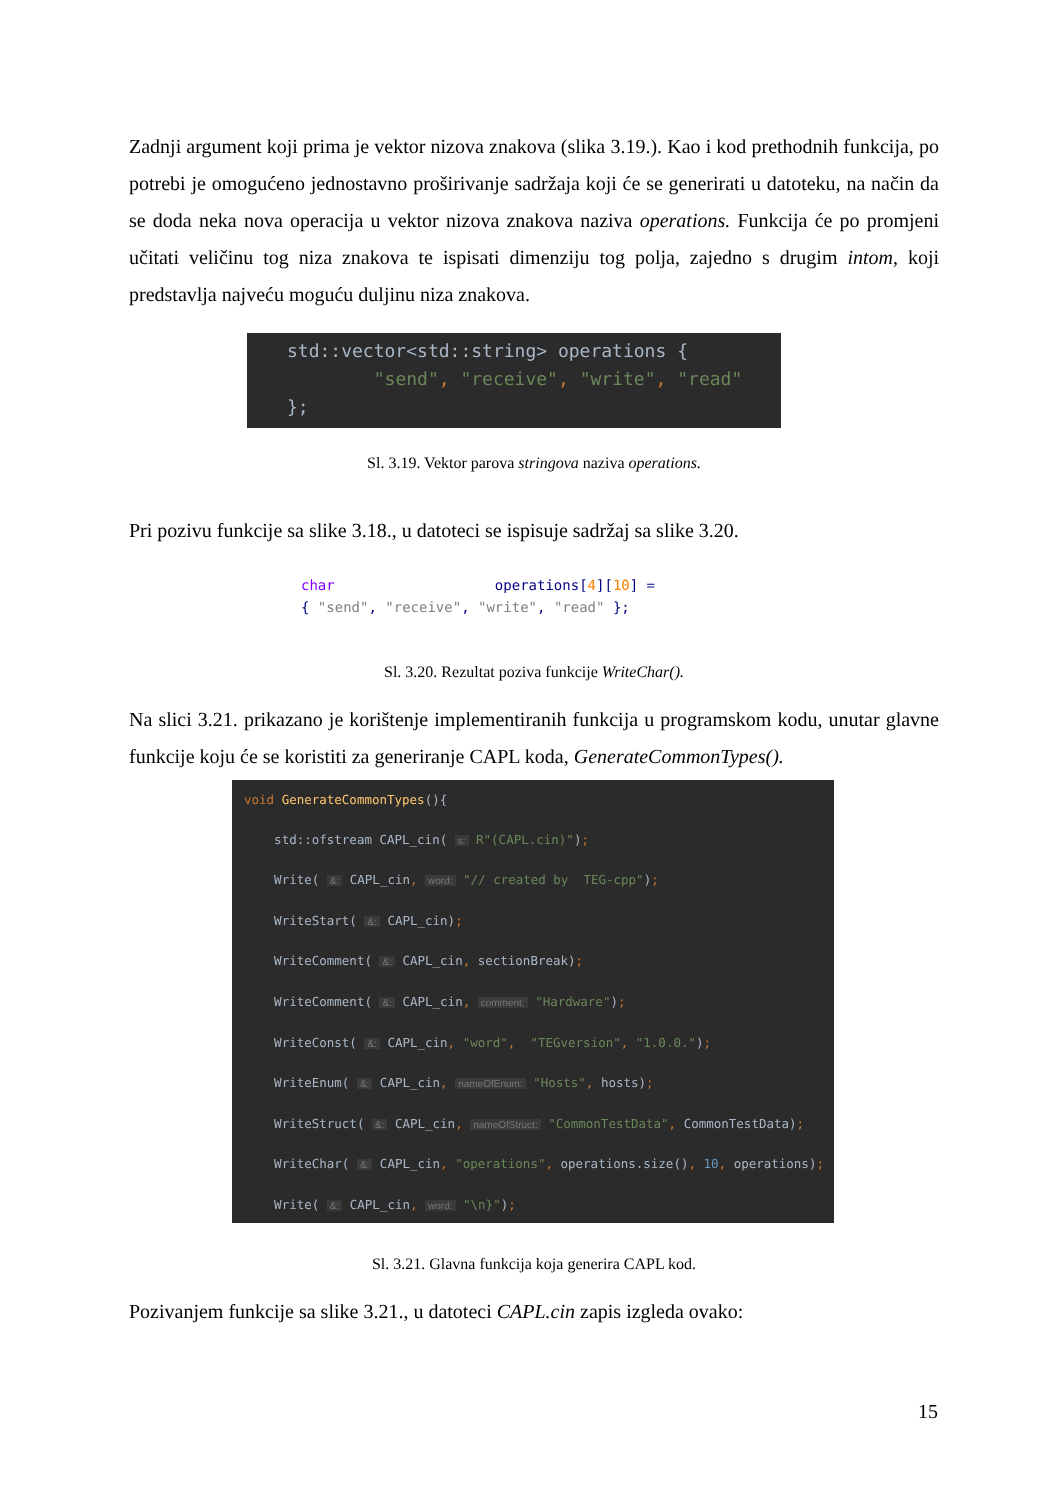Zadnji argument koji prima je vektor nizova znakova (slika 3.19.). Kao i kod prethodnih funkcija, po potrebi je omogućeno jednostavno proširivanje sadržaja koji će se generirati u datoteku, na način da se doda neka nova operacija u vektor nizova znakova naziva operations. Funkcija će po promjeni učitati veličinu tog niza znakova te ispisati dimenziju tog polja, zajedno s drugim intom, koji predstavlja najveću moguću duljinu niza znakova.
std::vector<std::string> operations { "send", "receive", "write", "read" };
Sl. 3.19. Vektor parova stringova naziva operations.
Pri pozivu funkcije sa slike 3.18., u datoteci se ispisuje sadržaj sa slike 3.20.
char operations[4][10] = { "send", "receive", "write", "read" };
Sl. 3.20. Rezultat poziva funkcije WriteChar().
Na slici 3.21. prikazano je korištenje implementiranih funkcija u programskom kodu, unutar glavne funkcije koju će se koristiti za generiranje CAPL koda, GenerateCommonTypes().
void GenerateCommonTypes(){ std::ofstream CAPL_cin( s: R"(CAPL.cin)"); Write( &: CAPL_cin, word: "// created by TEG-cpp"); WriteStart( &: CAPL_cin); WriteComment( &: CAPL_cin, sectionBreak); WriteComment( &: CAPL_cin, comment: "Hardware"); WriteConst( &: CAPL_cin, "word", "TEGversion", "1.0.0."); WriteEnum( &: CAPL_cin, nameOfEnum: "Hosts", hosts); WriteStruct( &: CAPL_cin, nameOfStruct: "CommonTestData", CommonTestData); WriteChar( &: CAPL_cin, "operations", operations.size(), 10, operations); Write( &: CAPL_cin, word: "\n}"); }
Sl. 3.21. Glavna funkcija koja generira CAPL kod.
Pozivanjem funkcije sa slike 3.21., u datoteci CAPL.cin zapis izgleda ovako:
15